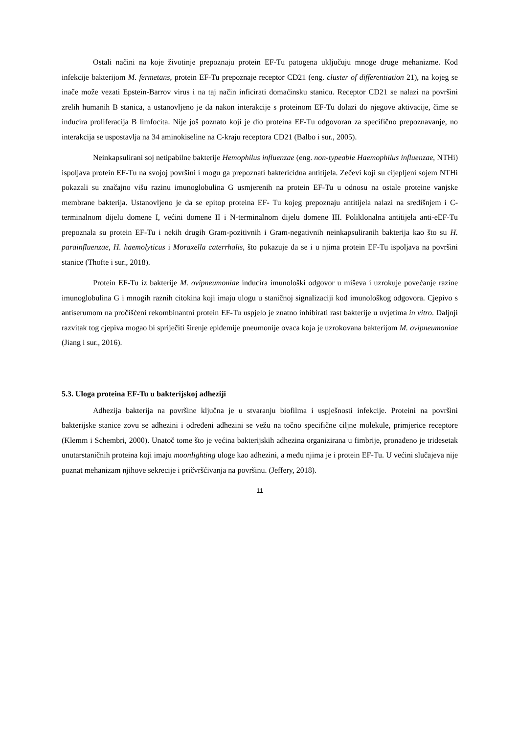Ostali načini na koje životinje prepoznaju protein EF-Tu patogena uključuju mnoge druge mehanizme. Kod infekcije bakterijom M. fermetans, protein EF-Tu prepoznaje receptor CD21 (eng. cluster of differentiation 21), na kojeg se inače može vezati Epstein-Barrov virus i na taj način inficirati domaćinsku stanicu. Receptor CD21 se nalazi na površini zrelih humanih B stanica, a ustanovljeno je da nakon interakcije s proteinom EF-Tu dolazi do njegove aktivacije, čime se inducira proliferacija B limfocita. Nije još poznato koji je dio proteina EF-Tu odgovoran za specifično prepoznavanje, no interakcija se uspostavlja na 34 aminokiseline na C-kraju receptora CD21 (Balbo i sur., 2005).
Neinkapsulirani soj netipabilne bakterije Hemophilus influenzae (eng. non-typeable Haemophilus influenzae, NTHi) ispoljava protein EF-Tu na svojoj površini i mogu ga prepoznati baktericidna antitijela. Zečevi koji su cijepljeni sojem NTHi pokazali su značajno višu razinu imunoglobulina G usmjerenih na protein EF-Tu u odnosu na ostale proteine vanjske membrane bakterija. Ustanovljeno je da se epitop proteina EF- Tu kojeg prepoznaju antitijela nalazi na središnjem i C-terminalnom dijelu domene I, većini domene II i N-terminalnom dijelu domene III. Poliklonalna antitijela anti-eEF-Tu prepoznala su protein EF-Tu i nekih drugih Gram-pozitivnih i Gram-negativnih neinkapsuliranih bakterija kao što su H. parainfluenzae, H. haemolyticus i Moraxella caterrhalis, što pokazuje da se i u njima protein EF-Tu ispoljava na površini stanice (Thofte i sur., 2018).
Protein EF-Tu iz bakterije M. ovipneumoniae inducira imunološki odgovor u miševa i uzrokuje povećanje razine imunoglobulina G i mnogih raznih citokina koji imaju ulogu u staničnoj signalizaciji kod imunološkog odgovora. Cjepivo s antiserumom na pročišćeni rekombinantni protein EF-Tu uspjelo je znatno inhibirati rast bakterije u uvjetima in vitro. Daljnji razvitak tog cjepiva mogao bi spriječiti širenje epidemije pneumonije ovaca koja je uzrokovana bakterijom M. ovipneumoniae (Jiang i sur., 2016).
5.3. Uloga proteina EF-Tu u bakterijskoj adheziji
Adhezija bakterija na površine ključna je u stvaranju biofilma i uspješnosti infekcije. Proteini na površini bakterijske stanice zovu se adhezini i određeni adhezini se vežu na točno specifične ciljne molekule, primjerice receptore (Klemm i Schembri, 2000). Unatoč tome što je većina bakterijskih adhezina organizirana u fimbrije, pronađeno je tridesetak unutarstaničnih proteina koji imaju moonlighting uloge kao adhezini, a među njima je i protein EF-Tu. U većini slučajeva nije poznat mehanizam njihove sekrecije i pričvršćivanja na površinu. (Jeffery, 2018).
11